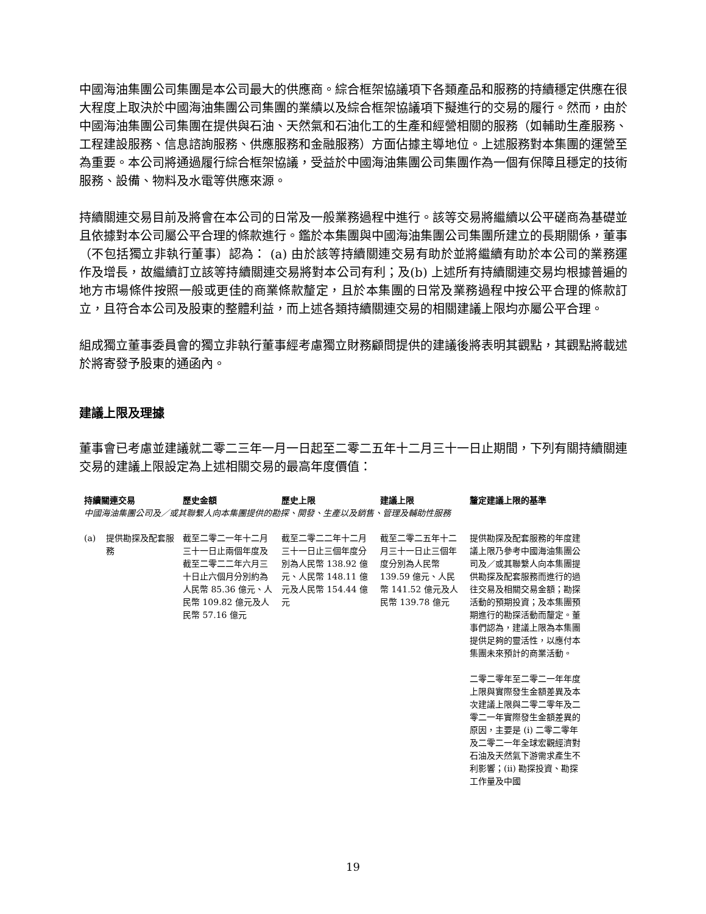中國海油集團公司集團是本公司最大的供應商。綜合框架協議項下各類產品和服務的持續穩定供應在很大程度上取決於中國海油集團公司集團的業績以及綜合框架協議項下擬進行的交易的履行。然而，由於中國海油集團公司集團在提供與石油、天然氣和石油化工的生產和經營相關的服務（如輔助生產服務、工程建設服務、信息諮詢服務、供應服務和金融服務）方面佔據主導地位。上述服務對本集團的運營至為重要。本公司將通過履行綜合框架協議，受益於中國海油集團公司集團作為一個有保障且穩定的技術服務、設備、物料及水電等供應來源。
持續關連交易目前及將會在本公司的日常及一般業務過程中進行。該等交易將繼續以公平磋商為基礎並且依據對本公司屬公平合理的條款進行。鑑於本集團與中國海油集團公司集團所建立的長期關係，董事（不包括獨立非執行董事）認為： (a) 由於該等持續關連交易有助於並將繼續有助於本公司的業務運作及增長，故繼續訂立該等持續關連交易將對本公司有利；及(b) 上述所有持續關連交易均根據普遍的地方市場條件按照一般或更佳的商業條款釐定，且於本集團的日常及業務過程中按公平合理的條款訂立，且符合本公司及股東的整體利益，而上述各類持續關連交易的相關建議上限均亦屬公平合理。
組成獨立董事委員會的獨立非執行董事經考慮獨立財務顧問提供的建議後將表明其觀點，其觀點將載述於將寄發予股東的通函內。
建議上限及理據
董事會已考慮並建議就二零二三年一月一日起至二零二五年十二月三十一日止期間，下列有關持續關連交易的建議上限設定為上述相關交易的最高年度價值：
| 持續關連交易 | | 歷史金額 | 歷史上限 | 建議上限 | 釐定建議上限的基準 |
| --- | --- | --- | --- | --- | --- |
| 中國海油集團公司及／或其聯繫人向本集團提供的勘探、開發、生產以及銷售、管理及輔助性服務 | | | | | |
| (a) | 提供勘探及配套服務 | 截至二零二一年十二月三十一日止兩個年度及截至二零二二年六月三十日止六個月分別約為人民幣 85.36 億元、人民幣 109.82 億元及人民幣 57.16 億元 | 截至二零二二年十二月三十一日止三個年度分別為人民幣 138.92 億元、人民幣 148.11 億元及人民幣 154.44 億元 | 截至二零二五年十二月三十一日止三個年度分別為人民幣 139.59 億元、人民幣 141.52 億元及人民幣 139.78 億元 | 提供勘探及配套服務的年度建議上限乃參考中國海油集團公司及／或其聯繫人向本集團提供勘探及配套服務而進行的過往交易及相關交易金額；勘探活動的預期投資；及本集團預期進行的勘探活動而釐定。董事們認為，建議上限為本集團提供足夠的靈活性，以應付本集團未來預計的商業活動。 二零二零年至二零二一年年度上限與實際發生金額差異及本次建議上限與二零二零年及二零二一年實際發生金額差異的原因，主要是 (i) 二零二零年及二零二一年全球宏觀經濟對石油及天然氣下游需求產生不利影響；(ii) 勘探投資、勘探工作量及中國 |
19